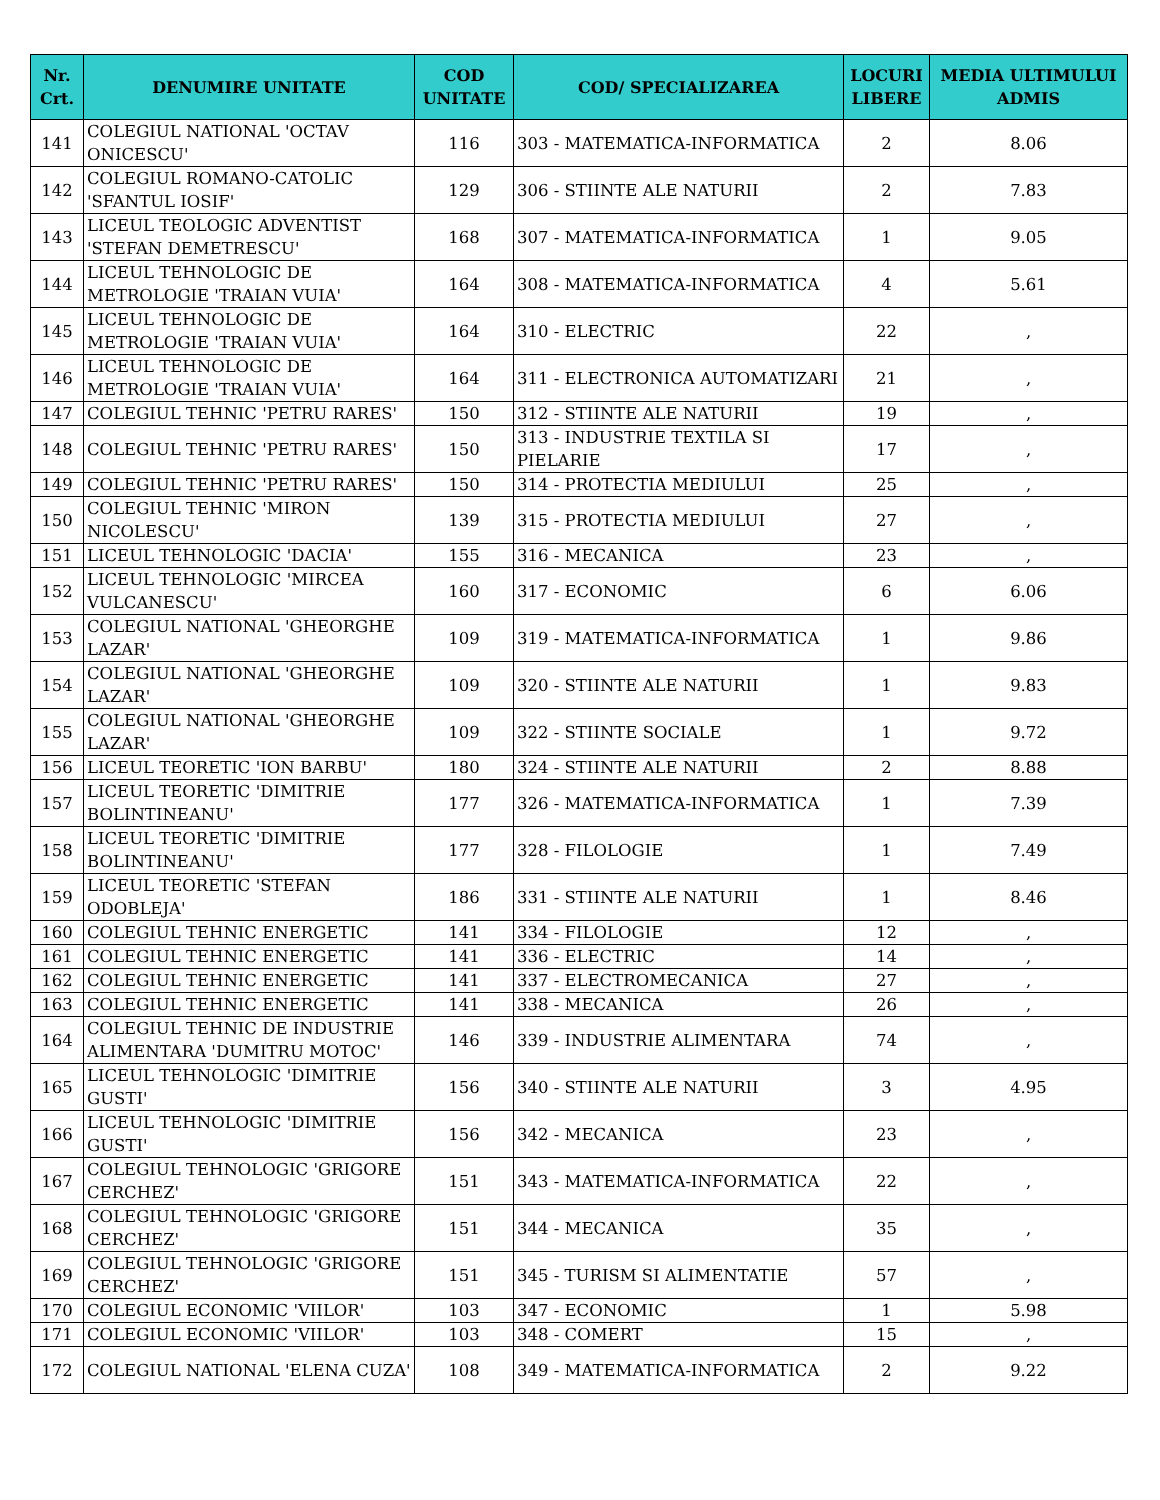| Nr. Crt. | DENUMIRE UNITATE | COD UNITATE | COD/ SPECIALIZAREA | LOCURI LIBERE | MEDIA ULTIMULUI ADMIS |
| --- | --- | --- | --- | --- | --- |
| 141 | COLEGIUL NATIONAL 'OCTAV ONICESCU' | 116 | 303 - MATEMATICA-INFORMATICA | 2 | 8.06 |
| 142 | COLEGIUL ROMANO-CATOLIC 'SFANTUL IOSIF' | 129 | 306 - STIINTE ALE NATURII | 2 | 7.83 |
| 143 | LICEUL TEOLOGIC ADVENTIST 'STEFAN DEMETRESCU' | 168 | 307 - MATEMATICA-INFORMATICA | 1 | 9.05 |
| 144 | LICEUL TEHNOLOGIC DE METROLOGIE 'TRAIAN VUIA' | 164 | 308 - MATEMATICA-INFORMATICA | 4 | 5.61 |
| 145 | LICEUL TEHNOLOGIC DE METROLOGIE 'TRAIAN VUIA' | 164 | 310 - ELECTRIC | 22 | , |
| 146 | LICEUL TEHNOLOGIC DE METROLOGIE 'TRAIAN VUIA' | 164 | 311 - ELECTRONICA AUTOMATIZARI | 21 | , |
| 147 | COLEGIUL TEHNIC 'PETRU RARES' | 150 | 312 - STIINTE ALE NATURII | 19 | , |
| 148 | COLEGIUL TEHNIC 'PETRU RARES' | 150 | 313 - INDUSTRIE TEXTILA SI PIELARIE | 17 | , |
| 149 | COLEGIUL TEHNIC 'PETRU RARES' | 150 | 314 - PROTECTIA MEDIULUI | 25 | , |
| 150 | COLEGIUL TEHNIC 'MIRON NICOLESCU' | 139 | 315 - PROTECTIA MEDIULUI | 27 | , |
| 151 | LICEUL TEHNOLOGIC 'DACIA' | 155 | 316 - MECANICA | 23 | , |
| 152 | LICEUL TEHNOLOGIC 'MIRCEA VULCANESCU' | 160 | 317 - ECONOMIC | 6 | 6.06 |
| 153 | COLEGIUL NATIONAL 'GHEORGHE LAZAR' | 109 | 319 - MATEMATICA-INFORMATICA | 1 | 9.86 |
| 154 | COLEGIUL NATIONAL 'GHEORGHE LAZAR' | 109 | 320 - STIINTE ALE NATURII | 1 | 9.83 |
| 155 | COLEGIUL NATIONAL 'GHEORGHE LAZAR' | 109 | 322 - STIINTE SOCIALE | 1 | 9.72 |
| 156 | LICEUL TEORETIC 'ION BARBU' | 180 | 324 - STIINTE ALE NATURII | 2 | 8.88 |
| 157 | LICEUL TEORETIC 'DIMITRIE BOLINTINEANU' | 177 | 326 - MATEMATICA-INFORMATICA | 1 | 7.39 |
| 158 | LICEUL TEORETIC 'DIMITRIE BOLINTINEANU' | 177 | 328 - FILOLOGIE | 1 | 7.49 |
| 159 | LICEUL TEORETIC 'STEFAN ODOBLEJA' | 186 | 331 - STIINTE ALE NATURII | 1 | 8.46 |
| 160 | COLEGIUL TEHNIC ENERGETIC | 141 | 334 - FILOLOGIE | 12 | , |
| 161 | COLEGIUL TEHNIC ENERGETIC | 141 | 336 - ELECTRIC | 14 | , |
| 162 | COLEGIUL TEHNIC ENERGETIC | 141 | 337 - ELECTROMECANICA | 27 | , |
| 163 | COLEGIUL TEHNIC ENERGETIC | 141 | 338 - MECANICA | 26 | , |
| 164 | COLEGIUL TEHNIC DE INDUSTRIE ALIMENTARA 'DUMITRU MOTOC' | 146 | 339 - INDUSTRIE ALIMENTARA | 74 | , |
| 165 | LICEUL TEHNOLOGIC 'DIMITRIE GUSTI' | 156 | 340 - STIINTE ALE NATURII | 3 | 4.95 |
| 166 | LICEUL TEHNOLOGIC 'DIMITRIE GUSTI' | 156 | 342 - MECANICA | 23 | , |
| 167 | COLEGIUL TEHNOLOGIC 'GRIGORE CERCHEZ' | 151 | 343 - MATEMATICA-INFORMATICA | 22 | , |
| 168 | COLEGIUL TEHNOLOGIC 'GRIGORE CERCHEZ' | 151 | 344 - MECANICA | 35 | , |
| 169 | COLEGIUL TEHNOLOGIC 'GRIGORE CERCHEZ' | 151 | 345 - TURISM SI ALIMENTATIE | 57 | , |
| 170 | COLEGIUL ECONOMIC 'VIILOR' | 103 | 347 - ECONOMIC | 1 | 5.98 |
| 171 | COLEGIUL ECONOMIC 'VIILOR' | 103 | 348 - COMERT | 15 | , |
| 172 | COLEGIUL NATIONAL 'ELENA CUZA' | 108 | 349 - MATEMATICA-INFORMATICA | 2 | 9.22 |